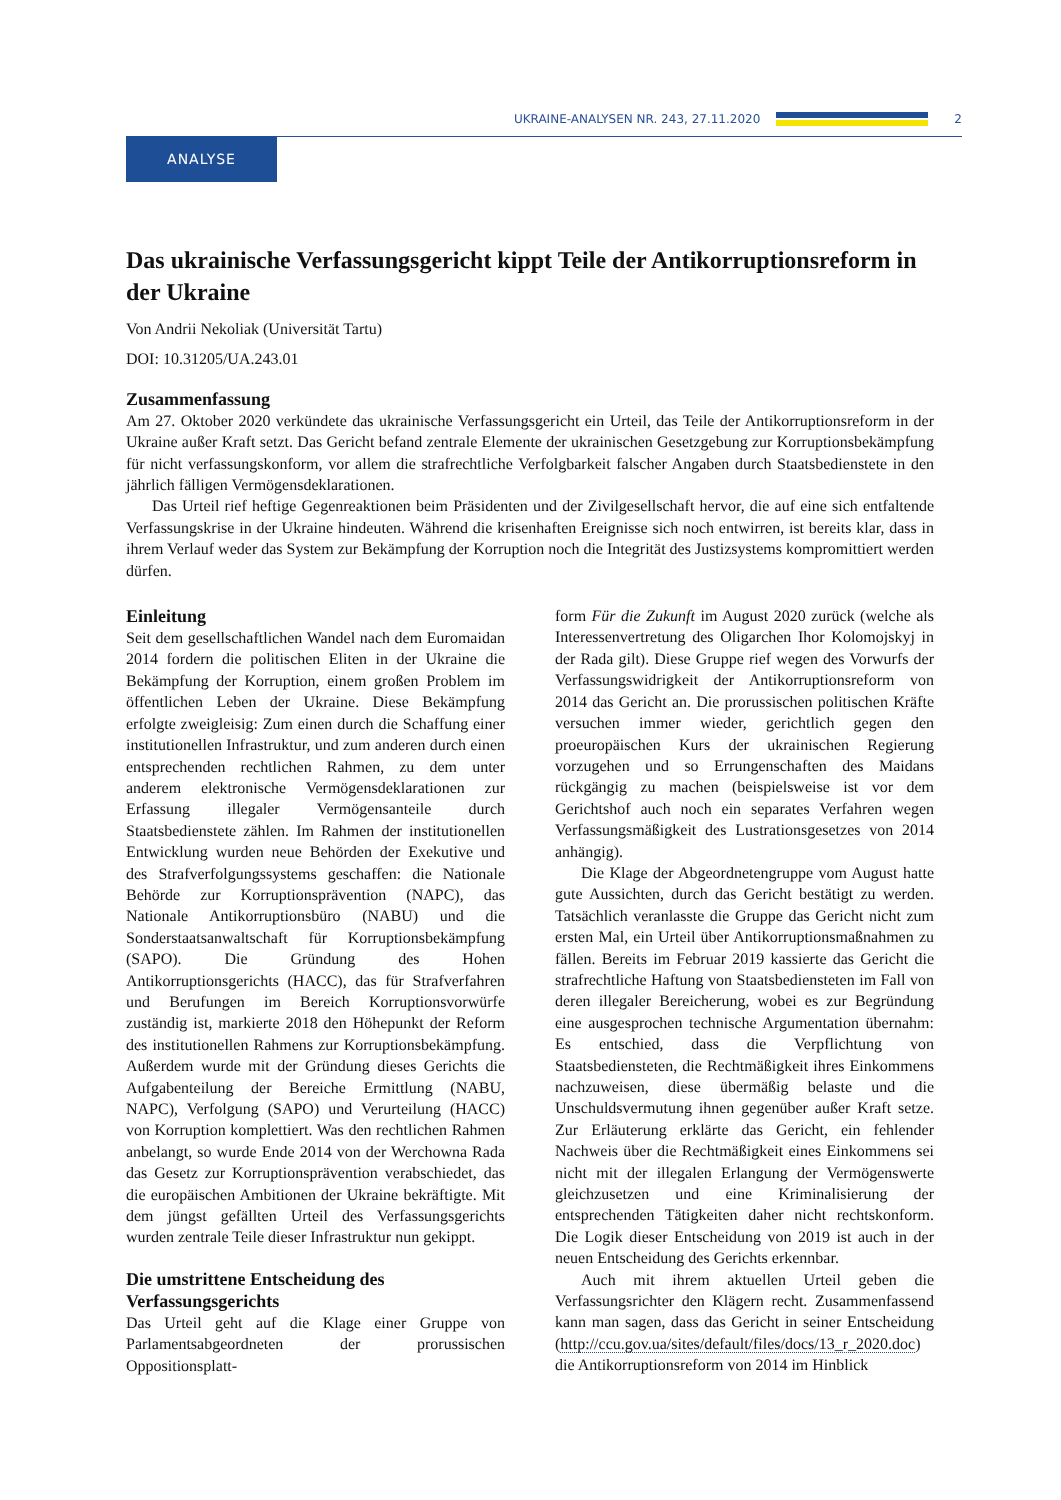UKRAINE-ANALYSEN NR. 243, 27.11.2020
2
ANALYSE
Das ukrainische Verfassungsgericht kippt Teile der Antikorruptionsreform in der Ukraine
Von Andrii Nekoliak (Universität Tartu)
DOI: 10.31205/UA.243.01
Zusammenfassung
Am 27. Oktober 2020 verkündete das ukrainische Verfassungsgericht ein Urteil, das Teile der Antikorruptionsreform in der Ukraine außer Kraft setzt. Das Gericht befand zentrale Elemente der ukrainischen Gesetzgebung zur Korruptionsbekämpfung für nicht verfassungskonform, vor allem die strafrechtliche Verfolgbarkeit falscher Angaben durch Staatsbedienstete in den jährlich fälligen Vermögensdeklarationen.
Das Urteil rief heftige Gegenreaktionen beim Präsidenten und der Zivilgesellschaft hervor, die auf eine sich entfaltende Verfassungskrise in der Ukraine hindeuten. Während die krisenhaften Ereignisse sich noch entwirren, ist bereits klar, dass in ihrem Verlauf weder das System zur Bekämpfung der Korruption noch die Integrität des Justizsystems kompromittiert werden dürfen.
Einleitung
Seit dem gesellschaftlichen Wandel nach dem Euromaidan 2014 fordern die politischen Eliten in der Ukraine die Bekämpfung der Korruption, einem großen Problem im öffentlichen Leben der Ukraine. Diese Bekämpfung erfolgte zweigleisig: Zum einen durch die Schaffung einer institutionellen Infrastruktur, und zum anderen durch einen entsprechenden rechtlichen Rahmen, zu dem unter anderem elektronische Vermögensdeklarationen zur Erfassung illegaler Vermögensanteile durch Staatsbedienstete zählen. Im Rahmen der institutionellen Entwicklung wurden neue Behörden der Exekutive und des Strafverfolgungssystems geschaffen: die Nationale Behörde zur Korruptionsprävention (NAPC), das Nationale Antikorruptionsbüro (NABU) und die Sonderstaatsanwaltschaft für Korruptionsbekämpfung (SAPO). Die Gründung des Hohen Antikorruptionsgerichts (HACC), das für Strafverfahren und Berufungen im Bereich Korruptionsvorwürfe zuständig ist, markierte 2018 den Höhepunkt der Reform des institutionellen Rahmens zur Korruptionsbekämpfung. Außerdem wurde mit der Gründung dieses Gerichts die Aufgabenteilung der Bereiche Ermittlung (NABU, NAPC), Verfolgung (SAPO) und Verurteilung (HACC) von Korruption komplettiert. Was den rechtlichen Rahmen anbelangt, so wurde Ende 2014 von der Werchowna Rada das Gesetz zur Korruptionsprävention verabschiedet, das die europäischen Ambitionen der Ukraine bekräftigte. Mit dem jüngst gefällten Urteil des Verfassungsgerichts wurden zentrale Teile dieser Infrastruktur nun gekippt.
Die umstrittene Entscheidung des Verfassungsgerichts
Das Urteil geht auf die Klage einer Gruppe von Parlamentsabgeordneten der prorussischen Oppositionsplatt-
form Für die Zukunft im August 2020 zurück (welche als Interessenvertretung des Oligarchen Ihor Kolomojskyj in der Rada gilt). Diese Gruppe rief wegen des Vorwurfs der Verfassungswidrigkeit der Antikorruptionsreform von 2014 das Gericht an. Die prorussischen politischen Kräfte versuchen immer wieder, gerichtlich gegen den proeuropäischen Kurs der ukrainischen Regierung vorzugehen und so Errungenschaften des Maidans rückgängig zu machen (beispielsweise ist vor dem Gerichtshof auch noch ein separates Verfahren wegen Verfassungsmäßigkeit des Lustrationsgesetzes von 2014 anhängig).
Die Klage der Abgeordnetengruppe vom August hatte gute Aussichten, durch das Gericht bestätigt zu werden. Tatsächlich veranlasste die Gruppe das Gericht nicht zum ersten Mal, ein Urteil über Antikorruptionsmaßnahmen zu fällen. Bereits im Februar 2019 kassierte das Gericht die strafrechtliche Haftung von Staatsbediensteten im Fall von deren illegaler Bereicherung, wobei es zur Begründung eine ausgesprochen technische Argumentation übernahm: Es entschied, dass die Verpflichtung von Staatsbediensteten, die Rechtmäßigkeit ihres Einkommens nachzuweisen, diese übermäßig belaste und die Unschuldsvermutung ihnen gegenüber außer Kraft setze. Zur Erläuterung erklärte das Gericht, ein fehlender Nachweis über die Rechtmäßigkeit eines Einkommens sei nicht mit der illegalen Erlangung der Vermögenswerte gleichzusetzen und eine Kriminalisierung der entsprechenden Tätigkeiten daher nicht rechtskonform. Die Logik dieser Entscheidung von 2019 ist auch in der neuen Entscheidung des Gerichts erkennbar.
Auch mit ihrem aktuellen Urteil geben die Verfassungsrichter den Klägern recht. Zusammenfassend kann man sagen, dass das Gericht in seiner Entscheidung (http://ccu.gov.ua/sites/default/files/docs/13_r_2020.doc) die Antikorruptionsreform von 2014 im Hinblick